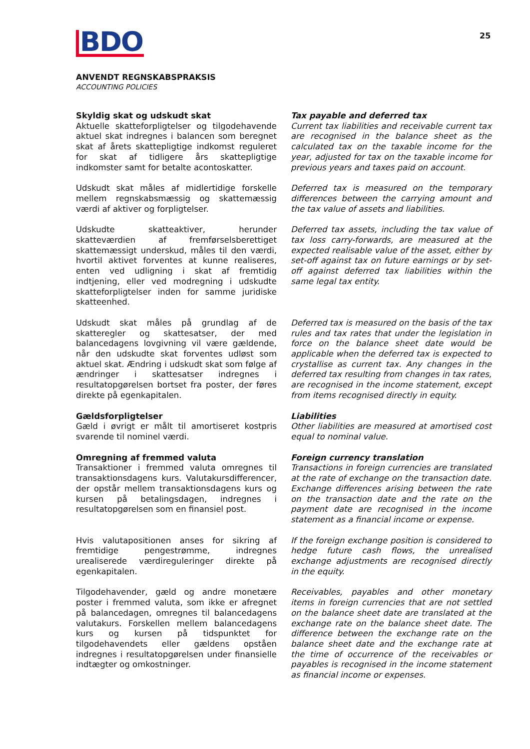BDO 25
ANVENDT REGNSKABSPRAKSIS
ACCOUNTING POLICIES
Skyldig skat og udskudt skat
Aktuelle skatteforpligtelser og tilgodehavende aktuel skat indregnes i balancen som beregnet skat af årets skattepligtige indkomst reguleret for skat af tidligere års skattepligtige indkomster samt for betalte acontoskatter.
Tax payable and deferred tax
Current tax liabilities and receivable current tax are recognised in the balance sheet as the calculated tax on the taxable income for the year, adjusted for tax on the taxable income for previous years and taxes paid on account.
Udskudt skat måles af midlertidige forskelle mellem regnskabsmæssig og skattemæssig værdi af aktiver og forpligtelser.
Deferred tax is measured on the temporary differences between the carrying amount and the tax value of assets and liabilities.
Udskudte skatteaktiver, herunder skatteværdien af fremførselsberettiget skattemæssigt underskud, måles til den værdi, hvortil aktivet forventes at kunne realiseres, enten ved udligning i skat af fremtidig indtjening, eller ved modregning i udskudte skatteforpligtelser inden for samme juridiske skatteenhed.
Deferred tax assets, including the tax value of tax loss carry-forwards, are measured at the expected realisable value of the asset, either by set-off against tax on future earnings or by set-off against deferred tax liabilities within the same legal tax entity.
Udskudt skat måles på grundlag af de skatteregler og skattesatser, der med balancedagens lovgivning vil være gældende, når den udskudte skat forventes udløst som aktuel skat. Ændring i udskudt skat som følge af ændringer i skattesatser indregnes i resultatopgørelsen bortset fra poster, der føres direkte på egenkapitalen.
Deferred tax is measured on the basis of the tax rules and tax rates that under the legislation in force on the balance sheet date would be applicable when the deferred tax is expected to crystallise as current tax. Any changes in the deferred tax resulting from changes in tax rates, are recognised in the income statement, except from items recognised directly in equity.
Gældsforpligtelser
Gæld i øvrigt er målt til amortiseret kostpris svarende til nominel værdi.
Liabilities
Other liabilities are measured at amortised cost equal to nominal value.
Omregning af fremmed valuta
Transaktioner i fremmed valuta omregnes til transaktionsdagens kurs. Valutakursdifferencer, der opstår mellem transaktionsdagens kurs og kursen på betalingsdagen, indregnes i resultatopgørelsen som en finansiel post.
Foreign currency translation
Transactions in foreign currencies are translated at the rate of exchange on the transaction date. Exchange differences arising between the rate on the transaction date and the rate on the payment date are recognised in the income statement as a financial income or expense.
Hvis valutapositionen anses for sikring af fremtidige pengestrømme, indregnes urealiserede værdireguleringer direkte på egenkapitalen.
If the foreign exchange position is considered to hedge future cash flows, the unrealised exchange adjustments are recognised directly in the equity.
Tilgodehavender, gæld og andre monetære poster i fremmed valuta, som ikke er afregnet på balancedagen, omregnes til balancedagens valutakurs. Forskellen mellem balancedagens kurs og kursen på tidspunktet for tilgodehavendets eller gældens opståen indregnes i resultatopgørelsen under finansielle indtægter og omkostninger.
Receivables, payables and other monetary items in foreign currencies that are not settled on the balance sheet date are translated at the exchange rate on the balance sheet date. The difference between the exchange rate on the balance sheet date and the exchange rate at the time of occurrence of the receivables or payables is recognised in the income statement as financial income or expenses.